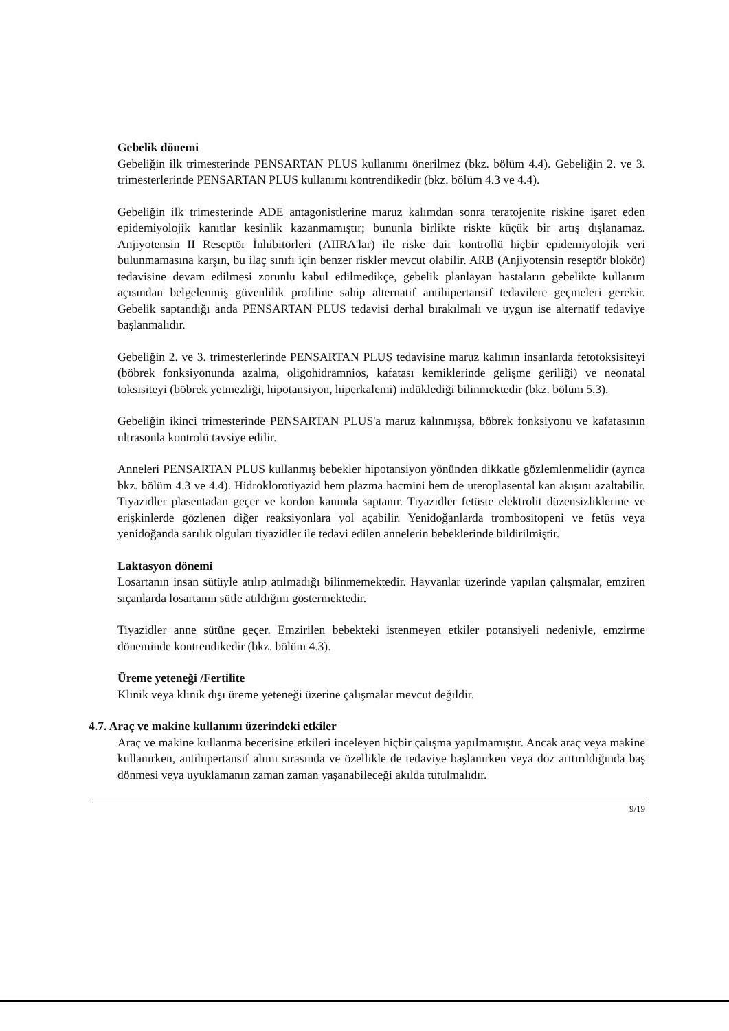Gebelik dönemi
Gebeliğin ilk trimesterinde PENSARTAN PLUS kullanımı önerilmez (bkz. bölüm 4.4). Gebeliğin 2. ve 3. trimesterlerinde PENSARTAN PLUS kullanımı kontrendikedir (bkz. bölüm 4.3 ve 4.4).
Gebeliğin ilk trimesterinde ADE antagonistlerine maruz kalımdan sonra teratojenite riskine işaret eden epidemiyolojik kanıtlar kesinlik kazanmamıştır; bununla birlikte riskte küçük bir artış dışlanamaz. Anjiyotensin II Reseptör İnhibitörleri (AIIRA'lar) ile riske dair kontrollü hiçbir epidemiyolojik veri bulunmamasına karşın, bu ilaç sınıfı için benzer riskler mevcut olabilir. ARB (Anjiyotensin reseptör blokör) tedavisine devam edilmesi zorunlu kabul edilmedikçe, gebelik planlayan hastaların gebelikte kullanım açısından belgelenmiş güvenlilik profiline sahip alternatif antihipertansif tedavilere geçmeleri gerekir. Gebelik saptandığı anda PENSARTAN PLUS tedavisi derhal bırakılmalı ve uygun ise alternatif tedaviye başlanmalıdır.
Gebeliğin 2. ve 3. trimesterlerinde PENSARTAN PLUS tedavisine maruz kalımın insanlarda fetotoksisiteyi (böbrek fonksiyonunda azalma, oligohidramnios, kafatası kemiklerinde gelişme geriliği) ve neonatal toksisiteyi (böbrek yetmezliği, hipotansiyon, hiperkalemi) indüklediği bilinmektedir (bkz. bölüm 5.3).
Gebeliğin ikinci trimesterinde PENSARTAN PLUS'a maruz kalınmışsa, böbrek fonksiyonu ve kafatasının ultrasonla kontrolü tavsiye edilir.
Anneleri PENSARTAN PLUS kullanmış bebekler hipotansiyon yönünden dikkatle gözlemlenmelidir (ayrıca bkz. bölüm 4.3 ve 4.4). Hidroklorotiyazid hem plazma hacmini hem de uteroplasental kan akışını azaltabilir. Tiyazidler plasentadan geçer ve kordon kanında saptanır. Tiyazidler fetüste elektrolit düzensizliklerine ve erişkinlerde gözlenen diğer reaksiyonlara yol açabilir. Yenidoğanlarda trombositopeni ve fetüs veya yenidoğanda sarılık olguları tiyazidler ile tedavi edilen annelerin bebeklerinde bildirilmiştir.
Laktasyon dönemi
Losartanın insan sütüyle atılıp atılmadığı bilinmemektedir. Hayvanlar üzerinde yapılan çalışmalar, emziren sıçanlarda losartanın sütle atıldığını göstermektedir.
Tiyazidler anne sütüne geçer. Emzirilen bebekteki istenmeyen etkiler potansiyeli nedeniyle, emzirme döneminde kontrendikedir (bkz. bölüm 4.3).
Üreme yeteneği /Fertilite
Klinik veya klinik dışı üreme yeteneği üzerine çalışmalar mevcut değildir.
4.7. Araç ve makine kullanımı üzerindeki etkiler
Araç ve makine kullanma becerisine etkileri inceleyen hiçbir çalışma yapılmamıştır. Ancak araç veya makine kullanırken, antihipertansif alımı sırasında ve özellikle de tedaviye başlanırken veya doz arttırıldığında baş dönmesi veya uyuklamanın zaman zaman yaşanabileceği akılda tutulmalıdır.
9/19